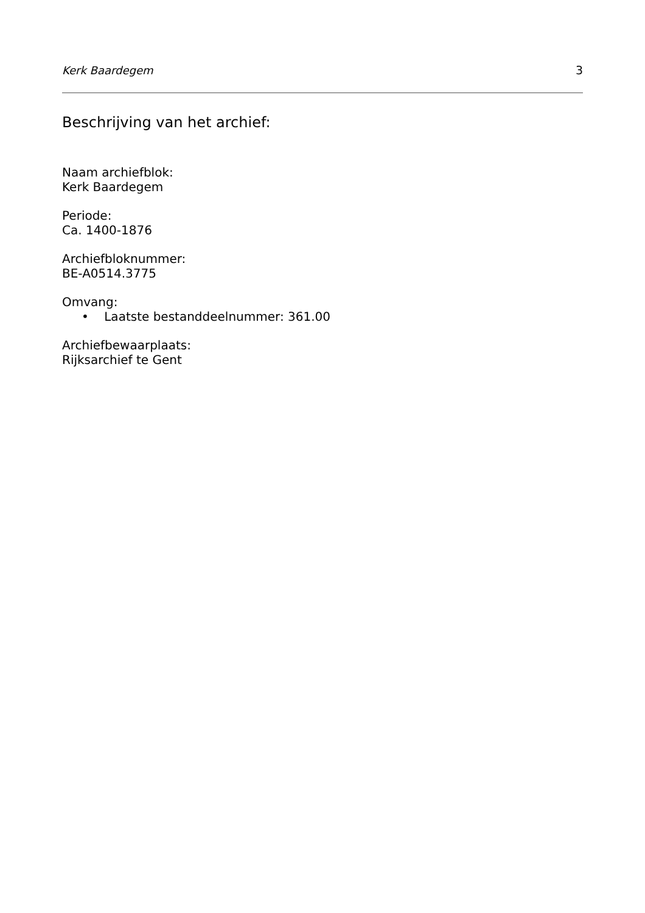Kerk Baardegem 3
Beschrijving van het archief:
Naam archiefblok:
Kerk Baardegem
Periode:
Ca. 1400-1876
Archiefbloknummer:
BE-A0514.3775
Omvang:
• Laatste bestanddeelnummer: 361.00
Archiefbewaarplaats:
Rijksarchief te Gent